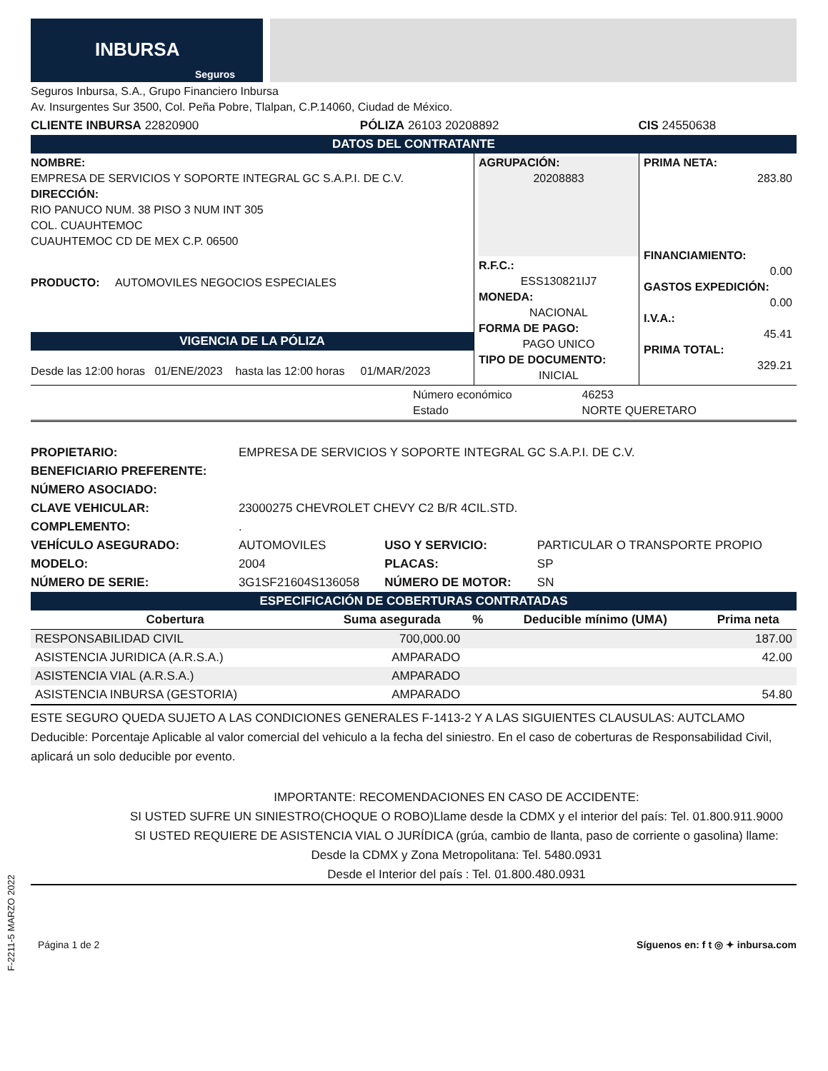INBURSA
Seguros
Seguros Inbursa, S.A., Grupo Financiero Inbursa
Av. Insurgentes Sur 3500, Col. Peña Pobre, Tlalpan, C.P.14060, Ciudad de México.
| CLIENTE INBURSA 22820900 | PÓLIZA 26103 20208892 | CIS 24550638 |
DATOS DEL CONTRATANTE
NOMBRE:
EMPRESA DE SERVICIOS Y SOPORTE INTEGRAL GC S.A.P.I. DE C.V.
DIRECCIÓN:
RIO PANUCO NUM. 38 PISO 3 NUM INT 305
COL. CUAUHTEMOC
CUAUHTEMOC CD DE MEX C.P. 06500
PRODUCTO: AUTOMOVILES NEGOCIOS ESPECIALES
VIGENCIA DE LA PÓLIZA
Desde las 12:00 horas 01/ENE/2023 hasta las 12:00 horas 01/MAR/2023
AGRUPACIÓN:
20208883
R.F.C.:
ESS130821IJ7
MONEDA:
NACIONAL
FORMA DE PAGO:
PAGO UNICO
TIPO DE DOCUMENTO:
INICIAL
PRIMA NETA:
283.80
FINANCIAMIENTO:
0.00
GASTOS EXPEDICIÓN:
0.00
I.V.A.:
45.41
PRIMA TOTAL:
329.21
Número económico 46253
Estado NORTE QUERETARO
| PROPIETARIO: | EMPRESA DE SERVICIOS Y SOPORTE INTEGRAL GC S.A.P.I. DE C.V. | | |
| BENEFICIARIO PREFERENTE: | | | |
| NÚMERO ASOCIADO: | | | |
| CLAVE VEHICULAR: | 23000275 CHEVROLET CHEVY C2 B/R 4CIL.STD. | | |
| COMPLEMENTO: | . | | |
| VEHÍCULO ASEGURADO: | AUTOMOVILES | USO Y SERVICIO: | PARTICULAR O TRANSPORTE PROPIO |
| MODELO: | 2004 | PLACAS: | SP |
| NÚMERO DE SERIE: | 3G1SF21604S136058 | NÚMERO DE MOTOR: | SN |
ESPECIFICACIÓN DE COBERTURAS CONTRATADAS
| Cobertura | Suma asegurada | % | Deducible mínimo (UMA) | Prima neta |
| --- | --- | --- | --- | --- |
| RESPONSABILIDAD CIVIL | 700,000.00 | | | 187.00 |
| ASISTENCIA JURIDICA (A.R.S.A.) | AMPARADO | | | 42.00 |
| ASISTENCIA VIAL (A.R.S.A.) | AMPARADO | | | |
| ASISTENCIA INBURSA (GESTORIA) | AMPARADO | | | 54.80 |
ESTE SEGURO QUEDA SUJETO A LAS CONDICIONES GENERALES F-1413-2 Y A LAS SIGUIENTES CLAUSULAS: AUTCLAMO
Deducible: Porcentaje Aplicable al valor comercial del vehiculo a la fecha del siniestro. En el caso de coberturas de Responsabilidad Civil, aplicará un solo deducible por evento.
IMPORTANTE: RECOMENDACIONES EN CASO DE ACCIDENTE:
SI USTED SUFRE UN SINIESTRO(CHOQUE O ROBO)Llame desde la CDMX y el interior del país: Tel. 01.800.911.9000
SI USTED REQUIERE DE ASISTENCIA VIAL O JURÍDICA (grúa, cambio de llanta, paso de corriente o gasolina) llame:
Desde la CDMX y Zona Metropolitana: Tel. 5480.0931
Desde el Interior del país : Tel. 01.800.480.0931
Página 1 de 2 Síguenos en: f t ◎ ✦ inbursa.com
F-2211-5 MARZO 2022